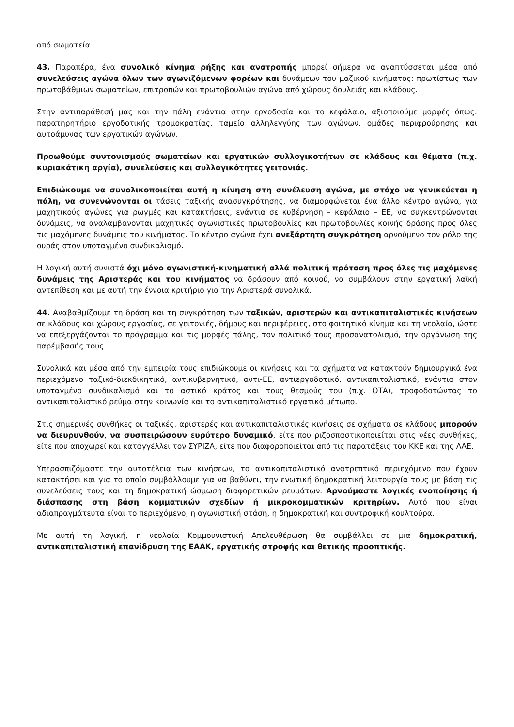από σωματεία.
43. Παραπέρα, ένα συνολικό κίνημα ρήξης και ανατροπής μπορεί σήμερα να αναπτύσσεται μέσα από συνελεύσεις αγώνα όλων των αγωνιζόμενων φορέων και δυνάμεων του μαζικού κινήματος: πρωτίστως των πρωτοβάθμιων σωματείων, επιτροπών και πρωτοβουλιών αγώνα από χώρους δουλειάς και κλάδους.
Στην αντιπαράθεσή μας και την πάλη ενάντια στην εργοδοσία και το κεφάλαιο, αξιοποιούμε μορφές όπως: παρατηρητήριο εργοδοτικής τρομοκρατίας, ταμείο αλληλεγγύης των αγώνων, ομάδες περιφρούρησης και αυτοάμυνας των εργατικών αγώνων.
Προωθούμε συντονισμούς σωματείων και εργατικών συλλογικοτήτων σε κλάδους και θέματα (π.χ. κυριακάτικη αργία), συνελεύσεις και συλλογικότητες γειτονιάς.
Επιδιώκουμε να συνολικοποιείται αυτή η κίνηση στη συνέλευση αγώνα, με στόχο να γενικεύεται η πάλη, να συνενώνονται οι τάσεις ταξικής ανασυγκρότησης, να διαμορφώνεται ένα άλλο κέντρο αγώνα, για μαχητικούς αγώνες για ρωγμές και κατακτήσεις, ενάντια σε κυβέρνηση – κεφάλαιο – ΕΕ, να συγκεντρώνονται δυνάμεις, να αναλαμβάνονται μαχητικές αγωνιστικές πρωτοβουλίες και πρωτοβουλίες κοινής δράσης προς όλες τις μαχόμενες δυνάμεις του κινήματος. Το κέντρο αγώνα έχει ανεξάρτητη συγκρότηση αρνούμενο τον ρόλο της ουράς στον υποταγμένο συνδικαλισμό.
Η λογική αυτή συνιστά όχι μόνο αγωνιστική-κινηματική αλλά πολιτική πρόταση προς όλες τις μαχόμενες δυνάμεις της Αριστεράς και του κινήματος να δράσουν από κοινού, να συμβάλουν στην εργατική λαϊκή αντεπίθεση και με αυτή την έννοια κριτήριο για την Αριστερά συνολικά.
44. Αναβαθμίζουμε τη δράση και τη συγκρότηση των ταξικών, αριστερών και αντικαπιταλιστικές κινήσεων σε κλάδους και χώρους εργασίας, σε γειτονιές, δήμους και περιφέρειες, στο φοιτητικό κίνημα και τη νεολαία, ώστε να επεξεργάζονται το πρόγραμμα και τις μορφές πάλης, τον πολιτικό τους προσανατολισμό, την οργάνωση της παρέμβασής τους.
Συνολικά και μέσα από την εμπειρία τους επιδιώκουμε οι κινήσεις και τα σχήματα να κατακτούν δημιουργικά ένα περιεχόμενο ταξικό-διεκδικητικό, αντικυβερνητικό, αντι-ΕΕ, αντιεργοδοτικό, αντικαπιταλιστικό, ενάντια στον υποταγμένο συνδικαλισμό και το αστικό κράτος και τους θεσμούς του (π.χ. ΟΤΑ), τροφοδοτώντας το αντικαπιταλιστικό ρεύμα στην κοινωνία και το αντικαπιταλιστικό εργατικό μέτωπο.
Στις σημερινές συνθήκες οι ταξικές, αριστερές και αντικαπιταλιστικές κινήσεις σε σχήματα σε κλάδους μπορούν να διευρυνθούν, να συσπειρώσουν ευρύτερο δυναμικό, είτε που ριζοσπαστικοποιείται στις νέες συνθήκες, είτε που αποχωρεί και καταγγέλλει τον ΣΥΡΙΖΑ, είτε που διαφοροποιείται από τις παρατάξεις του ΚΚΕ και της ΛΑΕ.
Υπερασπιζόμαστε την αυτοτέλεια των κινήσεων, το αντικαπιταλιστικό ανατρεπτικό περιεχόμενο που έχουν κατακτήσει και για το οποίο συμβάλλουμε για να βαθύνει, την ενωτική δημοκρατική λειτουργία τους με βάση τις συνελεύσεις τους και τη δημοκρατική ώσμωση διαφορετικών ρευμάτων. Αρνούμαστε λογικές ενοποίησης ή διάσπασης στη βάση κομματικών σχεδίων ή μικροκομματικών κριτηρίων. Αυτό που είναι αδιαπραγμάτευτα είναι το περιεχόμενο, η αγωνιστική στάση, η δημοκρατική και συντροφική κουλτούρα.
Με αυτή τη λογική, η νεολαία Κομμουνιστική Απελευθέρωση θα συμβάλλει σε μια δημοκρατική, αντικαπιταλιστική επανίδρυση της ΕΑΑΚ, εργατικής στροφής και θετικής προοπτικής.